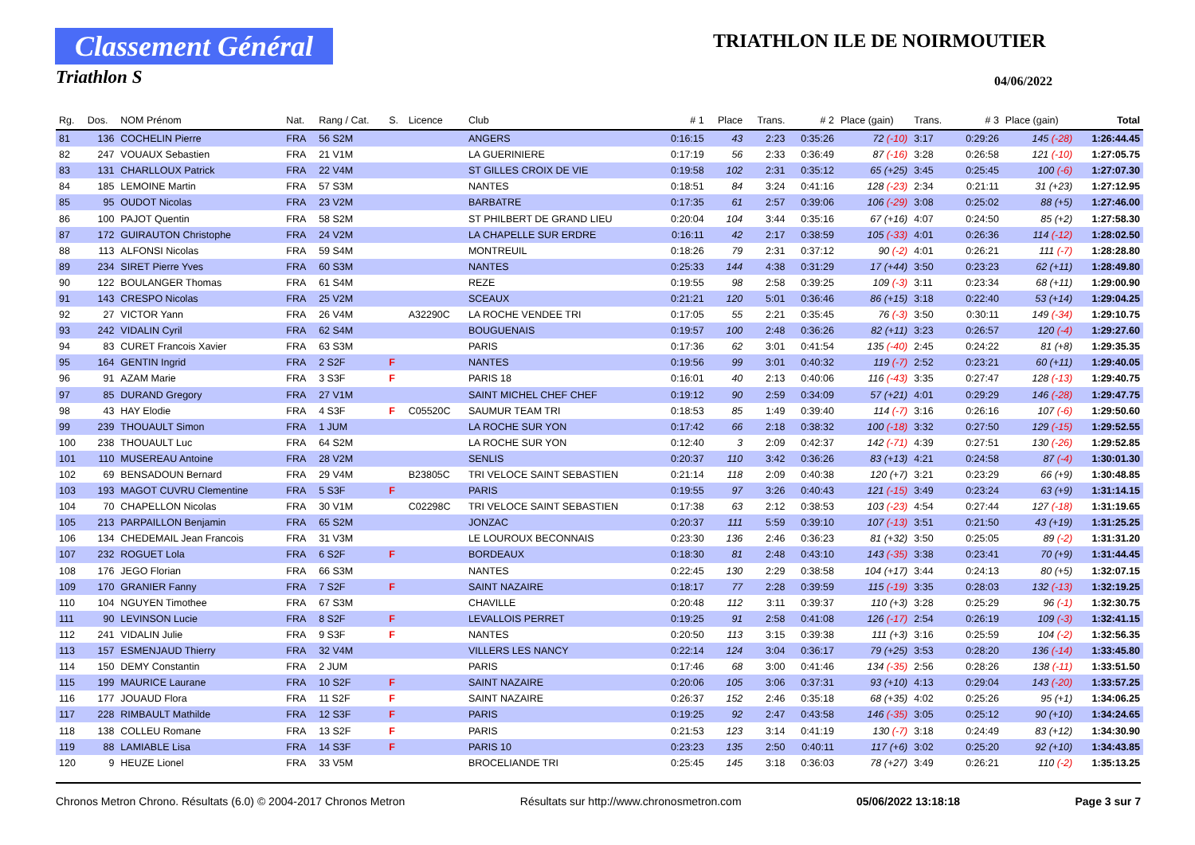Classement Général
Triathlon S
TRIATHLON ILE DE NOIRMOUTIER
04/06/2022
| Rg. | Dos. | NOM Prénom | Nat. | Rang / Cat. | S. | Licence | Club | # 1 | Place | Trans. | # 2 | Place (gain) | Trans. | # 3 | Place (gain) | Total |
| --- | --- | --- | --- | --- | --- | --- | --- | --- | --- | --- | --- | --- | --- | --- | --- | --- |
| 81 | 136 | COCHELIN Pierre | FRA | 56 S2M | | | ANGERS | 0:16:15 | 43 | 2:23 | 0:35:26 | 72 (-10) | 3:17 | 0:29:26 | 145 (-28) | 1:26:44.45 |
| 82 | 247 | VOUAUX Sebastien | FRA | 21 V1M | | | LA GUERINIERE | 0:17:19 | 56 | 2:33 | 0:36:49 | 87 (-16) | 3:28 | 0:26:58 | 121 (-10) | 1:27:05.75 |
| 83 | 131 | CHARLLOUX Patrick | FRA | 22 V4M | | | ST GILLES CROIX DE VIE | 0:19:58 | 102 | 2:31 | 0:35:12 | 65 (+25) | 3:45 | 0:25:45 | 100 (-6) | 1:27:07.30 |
| 84 | 185 | LEMOINE Martin | FRA | 57 S3M | | | NANTES | 0:18:51 | 84 | 3:24 | 0:41:16 | 128 (-23) | 2:34 | 0:21:11 | 31 (+23) | 1:27:12.95 |
| 85 | 95 | OUDOT Nicolas | FRA | 23 V2M | | | BARBATRE | 0:17:35 | 61 | 2:57 | 0:39:06 | 106 (-29) | 3:08 | 0:25:02 | 88 (+5) | 1:27:46.00 |
| 86 | 100 | PAJOT Quentin | FRA | 58 S2M | | | ST PHILBERT DE GRAND LIEU | 0:20:04 | 104 | 3:44 | 0:35:16 | 67 (+16) | 4:07 | 0:24:50 | 85 (+2) | 1:27:58.30 |
| 87 | 172 | GUIRAUTON Christophe | FRA | 24 V2M | | | LA CHAPELLE SUR ERDRE | 0:16:11 | 42 | 2:17 | 0:38:59 | 105 (-33) | 4:01 | 0:26:36 | 114 (-12) | 1:28:02.50 |
| 88 | 113 | ALFONSI Nicolas | FRA | 59 S4M | | | MONTREUIL | 0:18:26 | 79 | 2:31 | 0:37:12 | 90 (-2) | 4:01 | 0:26:21 | 111 (-7) | 1:28:28.80 |
| 89 | 234 | SIRET Pierre Yves | FRA | 60 S3M | | | NANTES | 0:25:33 | 144 | 4:38 | 0:31:29 | 17 (+44) | 3:50 | 0:23:23 | 62 (+11) | 1:28:49.80 |
| 90 | 122 | BOULANGER Thomas | FRA | 61 S4M | | | REZE | 0:19:55 | 98 | 2:58 | 0:39:25 | 109 (-3) | 3:11 | 0:23:34 | 68 (+11) | 1:29:00.90 |
| 91 | 143 | CRESPO Nicolas | FRA | 25 V2M | | | SCEAUX | 0:21:21 | 120 | 5:01 | 0:36:46 | 86 (+15) | 3:18 | 0:22:40 | 53 (+14) | 1:29:04.25 |
| 92 | 27 | VICTOR Yann | FRA | 26 V4M | | A32290C | LA ROCHE VENDEE TRI | 0:17:05 | 55 | 2:21 | 0:35:45 | 76 (-3) | 3:50 | 0:30:11 | 149 (-34) | 1:29:10.75 |
| 93 | 242 | VIDALIN Cyril | FRA | 62 S4M | | | BOUGUENAIS | 0:19:57 | 100 | 2:48 | 0:36:26 | 82 (+11) | 3:23 | 0:26:57 | 120 (-4) | 1:29:27.60 |
| 94 | 83 | CURET Francois Xavier | FRA | 63 S3M | | | PARIS | 0:17:36 | 62 | 3:01 | 0:41:54 | 135 (-40) | 2:45 | 0:24:22 | 81 (+8) | 1:29:35.35 |
| 95 | 164 | GENTIN Ingrid | FRA | 2 S2F | F | | NANTES | 0:19:56 | 99 | 3:01 | 0:40:32 | 119 (-7) | 2:52 | 0:23:21 | 60 (+11) | 1:29:40.05 |
| 96 | 91 | AZAM Marie | FRA | 3 S3F | F | | PARIS 18 | 0:16:01 | 40 | 2:13 | 0:40:06 | 116 (-43) | 3:35 | 0:27:47 | 128 (-13) | 1:29:40.75 |
| 97 | 85 | DURAND Gregory | FRA | 27 V1M | | | SAINT MICHEL CHEF CHEF | 0:19:12 | 90 | 2:59 | 0:34:09 | 57 (+21) | 4:01 | 0:29:29 | 146 (-28) | 1:29:47.75 |
| 98 | 43 | HAY Elodie | FRA | 4 S3F | F | C05520C | SAUMUR TEAM TRI | 0:18:53 | 85 | 1:49 | 0:39:40 | 114 (-7) | 3:16 | 0:26:16 | 107 (-6) | 1:29:50.60 |
| 99 | 239 | THOUAULT Simon | FRA | 1 JUM | | | LA ROCHE SUR YON | 0:17:42 | 66 | 2:18 | 0:38:32 | 100 (-18) | 3:32 | 0:27:50 | 129 (-15) | 1:29:52.55 |
| 100 | 238 | THOUAULT Luc | FRA | 64 S2M | | | LA ROCHE SUR YON | 0:12:40 | 3 | 2:09 | 0:42:37 | 142 (-71) | 4:39 | 0:27:51 | 130 (-26) | 1:29:52.85 |
| 101 | 110 | MUSEREAU Antoine | FRA | 28 V2M | | | SENLIS | 0:20:37 | 110 | 3:42 | 0:36:26 | 83 (+13) | 4:21 | 0:24:58 | 87 (-4) | 1:30:01.30 |
| 102 | 69 | BENSADOUN Bernard | FRA | 29 V4M | | B23805C | TRI VELOCE SAINT SEBASTIEN | 0:21:14 | 118 | 2:09 | 0:40:38 | 120 (+7) | 3:21 | 0:23:29 | 66 (+9) | 1:30:48.85 |
| 103 | 193 | MAGOT CUVRU Clementine | FRA | 5 S3F | F | | PARIS | 0:19:55 | 97 | 3:26 | 0:40:43 | 121 (-15) | 3:49 | 0:23:24 | 63 (+9) | 1:31:14.15 |
| 104 | 70 | CHAPELLON Nicolas | FRA | 30 V1M | | C02298C | TRI VELOCE SAINT SEBASTIEN | 0:17:38 | 63 | 2:12 | 0:38:53 | 103 (-23) | 4:54 | 0:27:44 | 127 (-18) | 1:31:19.65 |
| 105 | 213 | PARPAILLON Benjamin | FRA | 65 S2M | | | JONZAC | 0:20:37 | 111 | 5:59 | 0:39:10 | 107 (-13) | 3:51 | 0:21:50 | 43 (+19) | 1:31:25.25 |
| 106 | 134 | CHEDEMAIL Jean Francois | FRA | 31 V3M | | | LE LOUROUX BECONNAIS | 0:23:30 | 136 | 2:46 | 0:36:23 | 81 (+32) | 3:50 | 0:25:05 | 89 (-2) | 1:31:31.20 |
| 107 | 232 | ROGUET Lola | FRA | 6 S2F | F | | BORDEAUX | 0:18:30 | 81 | 2:48 | 0:43:10 | 143 (-35) | 3:38 | 0:23:41 | 70 (+9) | 1:31:44.45 |
| 108 | 176 | JEGO Florian | FRA | 66 S3M | | | NANTES | 0:22:45 | 130 | 2:29 | 0:38:58 | 104 (+17) | 3:44 | 0:24:13 | 80 (+5) | 1:32:07.15 |
| 109 | 170 | GRANIER Fanny | FRA | 7 S2F | F | | SAINT NAZAIRE | 0:18:17 | 77 | 2:28 | 0:39:59 | 115 (-19) | 3:35 | 0:28:03 | 132 (-13) | 1:32:19.25 |
| 110 | 104 | NGUYEN Timothee | FRA | 67 S3M | | | CHAVILLE | 0:20:48 | 112 | 3:11 | 0:39:37 | 110 (+3) | 3:28 | 0:25:29 | 96 (-1) | 1:32:30.75 |
| 111 | 90 | LEVINSON Lucie | FRA | 8 S2F | F | | LEVALLOIS PERRET | 0:19:25 | 91 | 2:58 | 0:41:08 | 126 (-17) | 2:54 | 0:26:19 | 109 (-3) | 1:32:41.15 |
| 112 | 241 | VIDALIN Julie | FRA | 9 S3F | F | | NANTES | 0:20:50 | 113 | 3:15 | 0:39:38 | 111 (+3) | 3:16 | 0:25:59 | 104 (-2) | 1:32:56.35 |
| 113 | 157 | ESMENJAUD Thierry | FRA | 32 V4M | | | VILLERS LES NANCY | 0:22:14 | 124 | 3:04 | 0:36:17 | 79 (+25) | 3:53 | 0:28:20 | 136 (-14) | 1:33:45.80 |
| 114 | 150 | DEMY Constantin | FRA | 2 JUM | | | PARIS | 0:17:46 | 68 | 3:00 | 0:41:46 | 134 (-35) | 2:56 | 0:28:26 | 138 (-11) | 1:33:51.50 |
| 115 | 199 | MAURICE Laurane | FRA | 10 S2F | F | | SAINT NAZAIRE | 0:20:06 | 105 | 3:06 | 0:37:31 | 93 (+10) | 4:13 | 0:29:04 | 143 (-20) | 1:33:57.25 |
| 116 | 177 | JOUAUD Flora | FRA | 11 S2F | F | | SAINT NAZAIRE | 0:26:37 | 152 | 2:46 | 0:35:18 | 68 (+35) | 4:02 | 0:25:26 | 95 (+1) | 1:34:06.25 |
| 117 | 228 | RIMBAULT Mathilde | FRA | 12 S3F | F | | PARIS | 0:19:25 | 92 | 2:47 | 0:43:58 | 146 (-35) | 3:05 | 0:25:12 | 90 (+10) | 1:34:24.65 |
| 118 | 138 | COLLEU Romane | FRA | 13 S2F | F | | PARIS | 0:21:53 | 123 | 3:14 | 0:41:19 | 130 (-7) | 3:18 | 0:24:49 | 83 (+12) | 1:34:30.90 |
| 119 | 88 | LAMIABLE Lisa | FRA | 14 S3F | F | | PARIS 10 | 0:23:23 | 135 | 2:50 | 0:40:11 | 117 (+6) | 3:02 | 0:25:20 | 92 (+10) | 1:34:43.85 |
| 120 | 9 | HEUZE Lionel | FRA | 33 V5M | | | BROCELIANDE TRI | 0:25:45 | 145 | 3:18 | 0:36:03 | 78 (+27) | 3:49 | 0:26:21 | 110 (-2) | 1:35:13.25 |
Chronos Metron Chrono. Résultats (6.0) © 2004-2017 Chronos Metron Résultats sur http://www.chronosmetron.com 05/06/2022 13:18:18 Page 3 sur 7